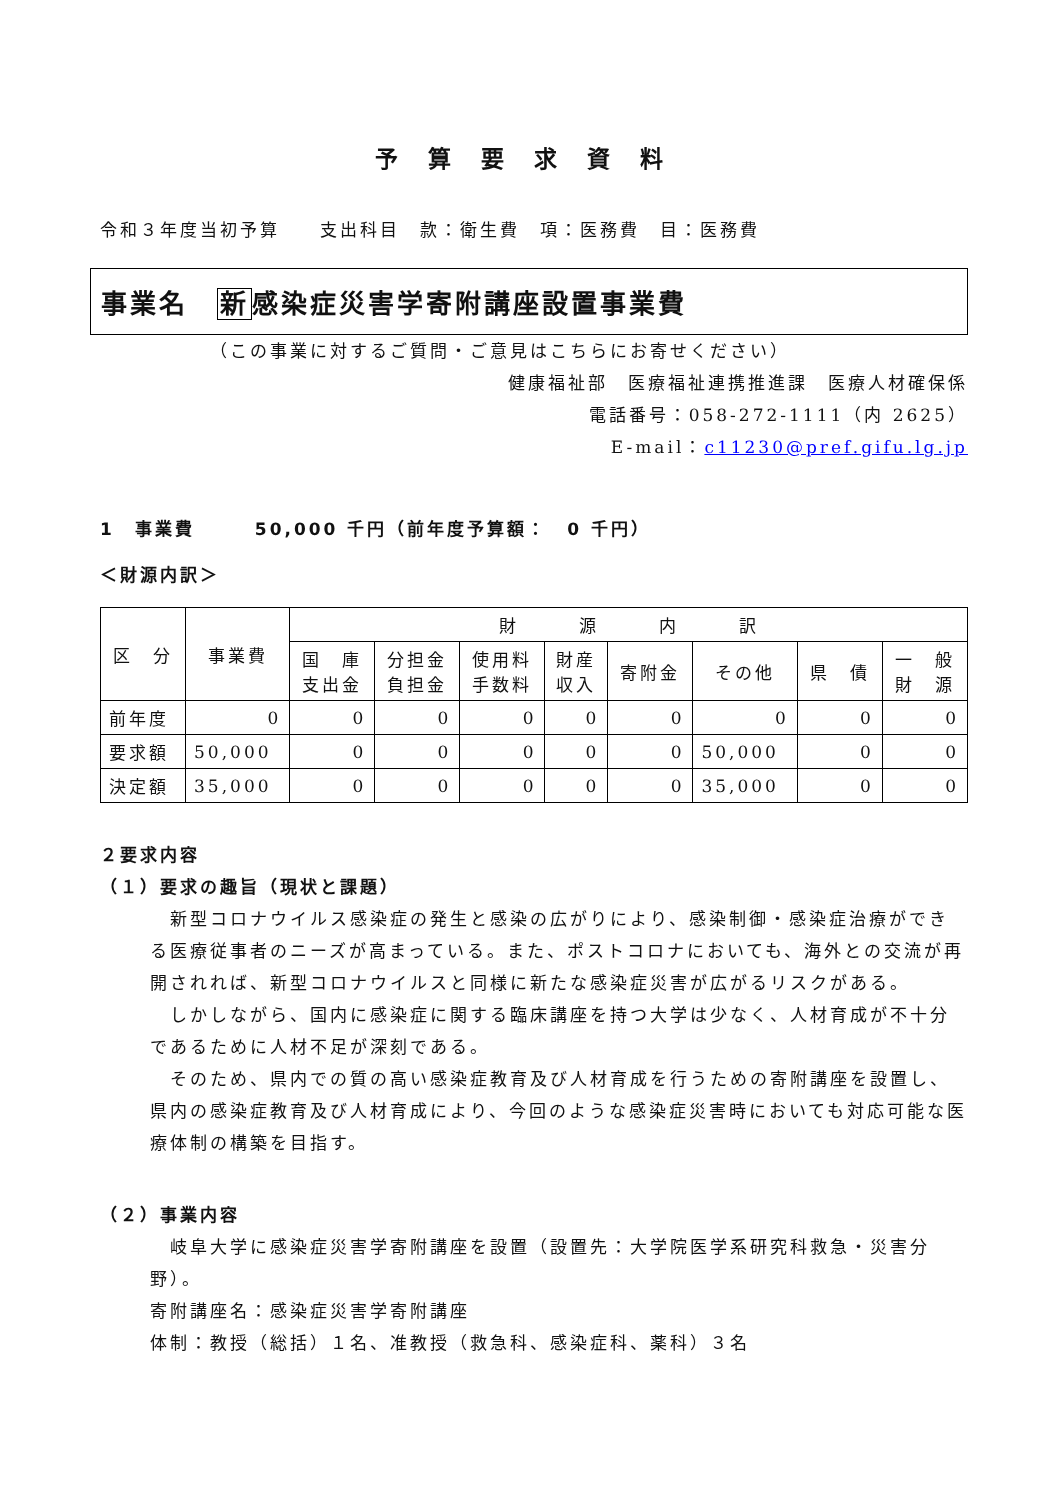予算要求資料
令和３年度当初予算　　支出科目　款：衛生費　項：医務費　目：医務費
事業名　新感染症災害学寄附講座設置事業費
（この事業に対するご質問・ご意見はこちらにお寄せください）
健康福祉部　医療福祉連携推進課　医療人材確保係
電話番号：058-272-1111（内 2625）
E-mail：c11230@pref.gifu.lg.jp
1　事業費　　　50,000 千円（前年度予算額：　0 千円）
＜財源内訳＞
| 区 分 | 事業費 | 財 源 内 訳 | | | | | | | |
| --- | --- | --- | --- | --- | --- | --- | --- | --- | --- |
| | | 国 庫 支出金 | 分担金 負担金 | 使用料 手数料 | 財産 収入 | 寄附金 | その他 | 県 債 | 一 般 財 源 |
| 前年度 | 0 | 0 | 0 | 0 | 0 | 0 | 0 | 0 | 0 |
| 要求額 | 50,000 | 0 | 0 | 0 | 0 | 0 | 50,000 | 0 | 0 |
| 決定額 | 35,000 | 0 | 0 | 0 | 0 | 0 | 35,000 | 0 | 0 |
２要求内容
（１）要求の趣旨（現状と課題）
　新型コロナウイルス感染症の発生と感染の広がりにより、感染制御・感染症治療ができる医療従事者のニーズが高まっている。また、ポストコロナにおいても、海外との交流が再開されれば、新型コロナウイルスと同様に新たな感染症災害が広がるリスクがある。
　しかしながら、国内に感染症に関する臨床講座を持つ大学は少なく、人材育成が不十分であるために人材不足が深刻である。
　そのため、県内での質の高い感染症教育及び人材育成を行うための寄附講座を設置し、県内の感染症教育及び人材育成により、今回のような感染症災害時においても対応可能な医療体制の構築を目指す。
（２）事業内容
　岐阜大学に感染症災害学寄附講座を設置（設置先：大学院医学系研究科救急・災害分野）。
寄附講座名：感染症災害学寄附講座
体制：教授（総括）１名、准教授（救急科、感染症科、薬科）３名